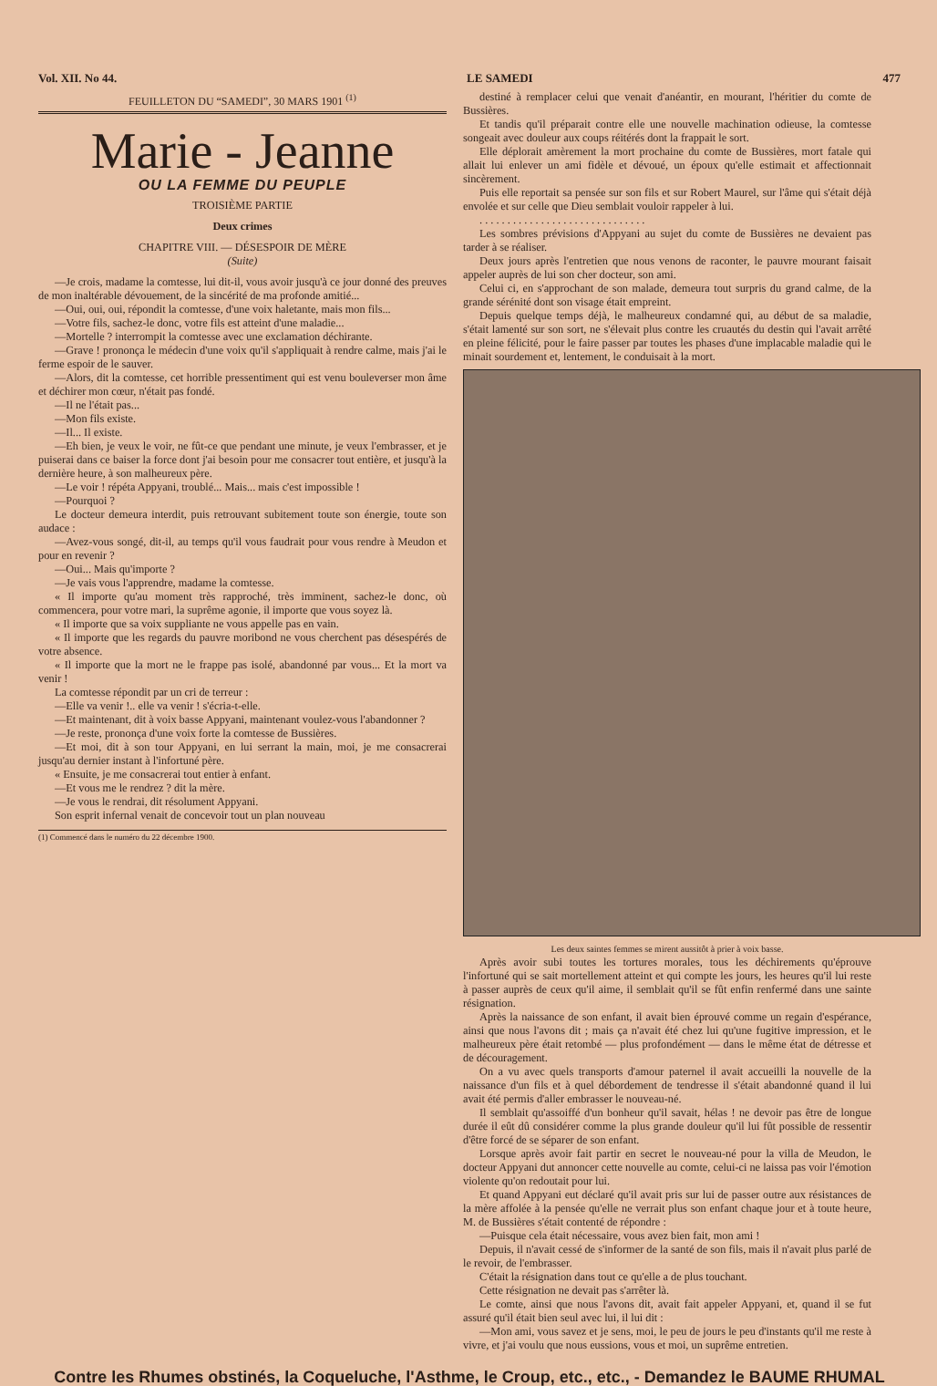Vol. XII. No 44. LE SAMEDI 477
FEUILLETON DU “SAMEDI”, 30 MARS 1901 <sup>(1)</sup>
Marie - Jeanne
OU LA FEMME DU PEUPLE
TROISIÈME PARTIE
Deux crimes
CHAPITRE VIII. — DÉSESPOIR DE MÈRE
(Suite)
—Je crois, madame la comtesse, lui dit-il, vous avoir jusqu'à ce jour donné des preuves de mon inaltérable dévouement, de la sincérité de ma profonde amitié...
—Oui, oui, oui, répondit la comtesse, d'une voix haletante, mais mon fils...
—Votre fils, sachez-le donc, votre fils est atteint d'une maladie...
—Mortelle ? interrompit la comtesse avec une exclamation déchirante.
—Grave ! prononça le médecin d'une voix qu'il s'appliquait à rendre calme, mais j'ai le ferme espoir de le sauver.
—Alors, dit la comtesse, cet horrible pressentiment qui est venu bouleverser mon âme et déchirer mon cœur, n'était pas fondé.
—Il ne l'était pas...
—Mon fils existe.
—Il... Il existe.
—Eh bien, je veux le voir, ne fût-ce que pendant une minute, je veux l'embrasser, et je puiserai dans ce baiser la force dont j'ai besoin pour me consacrer tout entière, et jusqu'à la dernière heure, à son malheureux père.
—Le voir ! répéta Appyani, troublé... Mais... mais c'est impossible !
—Pourquoi ?
Le docteur demeura interdit, puis retrouvant subitement toute son énergie, toute son audace :
—Avez-vous songé, dit-il, au temps qu'il vous faudrait pour vous rendre à Meudon et pour en revenir ?
—Oui... Mais qu'importe ?
—Je vais vous l'apprendre, madame la comtesse.
« Il importe qu'au moment très rapproché, très imminent, sachez-le donc, où commencera, pour votre mari, la suprême agonie, il importe que vous soyez là.
« Il importe que sa voix suppliante ne vous appelle pas en vain.
« Il importe que les regards du pauvre moribond ne vous cherchent pas désespérés de votre absence.
« Il importe que la mort ne le frappe pas isolé, abandonné par vous... Et la mort va venir !
La comtesse répondit par un cri de terreur :
—Elle va venir !.. elle va venir ! s'écria-t-elle.
—Et maintenant, dit à voix basse Appyani, maintenant voulez-vous l'abandonner ?
—Je reste, prononça d'une voix forte la comtesse de Bussières.
—Et moi, dit à son tour Appyani, en lui serrant la main, moi, je me consacrerai jusqu'au dernier instant à l'infortuné père.
« Ensuite, je me consacrerai tout entier à enfant.
—Et vous me le rendrez ? dit la mère.
—Je vous le rendrai, dit résolument Appyani.
Son esprit infernal venait de concevoir tout un plan nouveau
(1) Commencé dans le numéro du 22 décembre 1900.
destiné à remplacer celui que venait d'anéantir, en mourant, l'héritier du comte de Bussières.
Et tandis qu'il préparait contre elle une nouvelle machination odieuse, la comtesse songeait avec douleur aux coups réitérés dont la frappait le sort.
Elle déplorait amèrement la mort prochaine du comte de Bussières, mort fatale qui allait lui enlever un ami fidèle et dévoué, un époux qu'elle estimait et affectionnait sincèrement.
Puis elle reportait sa pensée sur son fils et sur Robert Maurel, sur l'âme qui s'était déjà envolée et sur celle que Dieu semblait vouloir rappeler à lui.
. . . . . . . . . . . . . . . . . . . . . . . . . . . . . .
Les sombres prévisions d'Appyani au sujet du comte de Bussières ne devaient pas tarder à se réaliser.
Deux jours après l'entretien que nous venons de raconter, le pauvre mourant faisait appeler auprès de lui son cher docteur, son ami.
Celui ci, en s'approchant de son malade, demeura tout surpris du grand calme, de la grande sérénité dont son visage était empreint.
Depuis quelque temps déjà, le malheureux condamné qui, au début de sa maladie, s'était lamenté sur son sort, ne s'élevait plus contre les cruautés du destin qui l'avait arrêté en pleine félicité, pour le faire passer par toutes les phases d'une implacable maladie qui le minait sourdement et, lentement, le conduisait à la mort.
Les deux saintes femmes se mirent aussitôt à prier à voix basse.
Après avoir subi toutes les tortures morales, tous les déchirements qu'éprouve l'infortuné qui se sait mortellement atteint et qui compte les jours, les heures qu'il lui reste à passer auprès de ceux qu'il aime, il semblait qu'il se fût enfin renfermé dans une sainte résignation.
Après la naissance de son enfant, il avait bien éprouvé comme un regain d'espérance, ainsi que nous l'avons dit ; mais ça n'avait été chez lui qu'une fugitive impression, et le malheureux père était retombé — plus profondément — dans le même état de détresse et de découragement.
On a vu avec quels transports d'amour paternel il avait accueilli la nouvelle de la naissance d'un fils et à quel débordement de tendresse il s'était abandonné quand il lui avait été permis d'aller embrasser le nouveau-né.
Il semblait qu'assoiffé d'un bonheur qu'il savait, hélas ! ne devoir pas être de longue durée il eût dû considérer comme la plus grande douleur qu'il lui fût possible de ressentir d'être forcé de se séparer de son enfant.
Lorsque après avoir fait partir en secret le nouveau-né pour la villa de Meudon, le docteur Appyani dut annoncer cette nouvelle au comte, celui-ci ne laissa pas voir l'émotion violente qu'on redoutait pour lui.
Et quand Appyani eut déclaré qu'il avait pris sur lui de passer outre aux résistances de la mère affolée à la pensée qu'elle ne verrait plus son enfant chaque jour et à toute heure, M. de Bussières s'était contenté de répondre :
—Puisque cela était nécessaire, vous avez bien fait, mon ami !
Depuis, il n'avait cessé de s'informer de la santé de son fils, mais il n'avait plus parlé de le revoir, de l'embrasser.
C'était la résignation dans tout ce qu'elle a de plus touchant.
Cette résignation ne devait pas s'arrêter là.
Le comte, ainsi que nous l'avons dit, avait fait appeler Appyani, et, quand il se fut assuré qu'il était bien seul avec lui, il lui dit :
—Mon ami, vous savez et je sens, moi, le peu de jours le peu d'instants qu'il me reste à vivre, et j'ai voulu que nous eussions, vous et moi, un suprême entretien.
Contre les Rhumes obstinés, la Coqueluche, l'Asthme, le Croup, etc., etc., - Demandez le BAUME RHUMAL